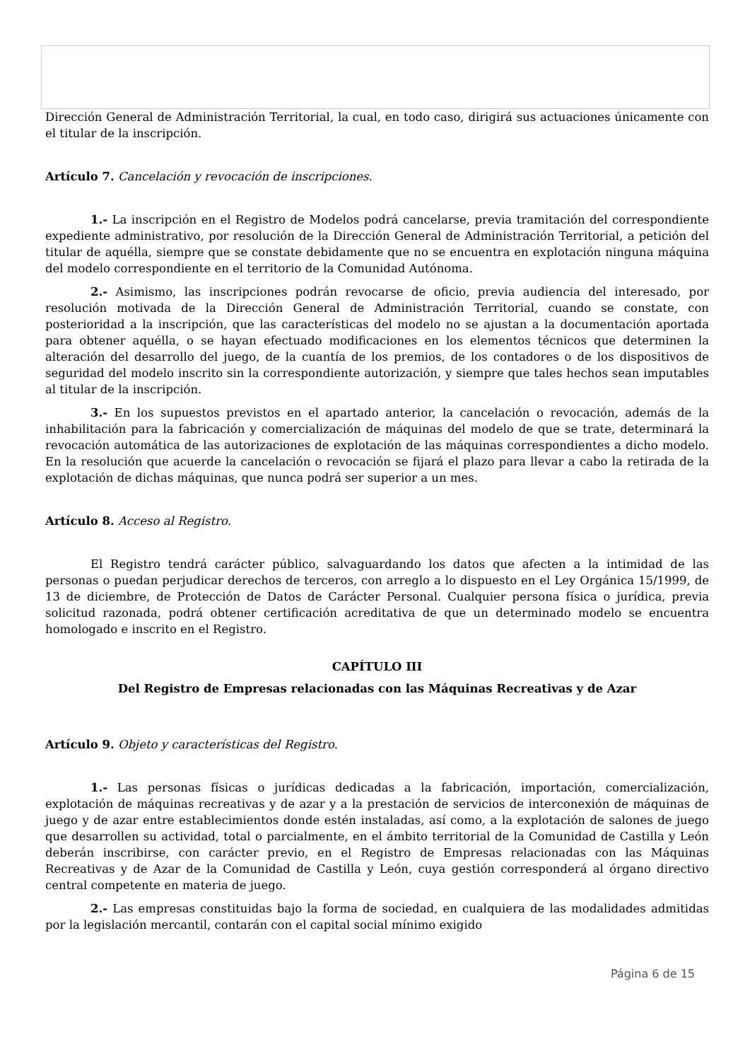Dirección General de Administración Territorial, la cual, en todo caso, dirigirá sus actuaciones únicamente con el titular de la inscripción.
Artículo 7. Cancelación y revocación de inscripciones.
1.- La inscripción en el Registro de Modelos podrá cancelarse, previa tramitación del correspondiente expediente administrativo, por resolución de la Dirección General de Administración Territorial, a petición del titular de aquélla, siempre que se constate debidamente que no se encuentra en explotación ninguna máquina del modelo correspondiente en el territorio de la Comunidad Autónoma.
2.- Asimismo, las inscripciones podrán revocarse de oficio, previa audiencia del interesado, por resolución motivada de la Dirección General de Administración Territorial, cuando se constate, con posterioridad a la inscripción, que las características del modelo no se ajustan a la documentación aportada para obtener aquélla, o se hayan efectuado modificaciones en los elementos técnicos que determinen la alteración del desarrollo del juego, de la cuantía de los premios, de los contadores o de los dispositivos de seguridad del modelo inscrito sin la correspondiente autorización, y siempre que tales hechos sean imputables al titular de la inscripción.
3.- En los supuestos previstos en el apartado anterior, la cancelación o revocación, además de la inhabilitación para la fabricación y comercialización de máquinas del modelo de que se trate, determinará la revocación automática de las autorizaciones de explotación de las máquinas correspondientes a dicho modelo. En la resolución que acuerde la cancelación o revocación se fijará el plazo para llevar a cabo la retirada de la explotación de dichas máquinas, que nunca podrá ser superior a un mes.
Artículo 8. Acceso al Registro.
El Registro tendrá carácter público, salvaguardando los datos que afecten a la intimidad de las personas o puedan perjudicar derechos de terceros, con arreglo a lo dispuesto en el Ley Orgánica 15/1999, de 13 de diciembre, de Protección de Datos de Carácter Personal. Cualquier persona física o jurídica, previa solicitud razonada, podrá obtener certificación acreditativa de que un determinado modelo se encuentra homologado e inscrito en el Registro.
CAPÍTULO III
Del Registro de Empresas relacionadas con las Máquinas Recreativas y de Azar
Artículo 9. Objeto y características del Registro.
1.- Las personas físicas o jurídicas dedicadas a la fabricación, importación, comercialización, explotación de máquinas recreativas y de azar y a la prestación de servicios de interconexión de máquinas de juego y de azar entre establecimientos donde estén instaladas, así como, a la explotación de salones de juego que desarrollen su actividad, total o parcialmente, en el ámbito territorial de la Comunidad de Castilla y León deberán inscribirse, con carácter previo, en el Registro de Empresas relacionadas con las Máquinas Recreativas y de Azar de la Comunidad de Castilla y León, cuya gestión corresponderá al órgano directivo central competente en materia de juego.
2.- Las empresas constituidas bajo la forma de sociedad, en cualquiera de las modalidades admitidas por la legislación mercantil, contarán con el capital social mínimo exigido
Página 6 de 15